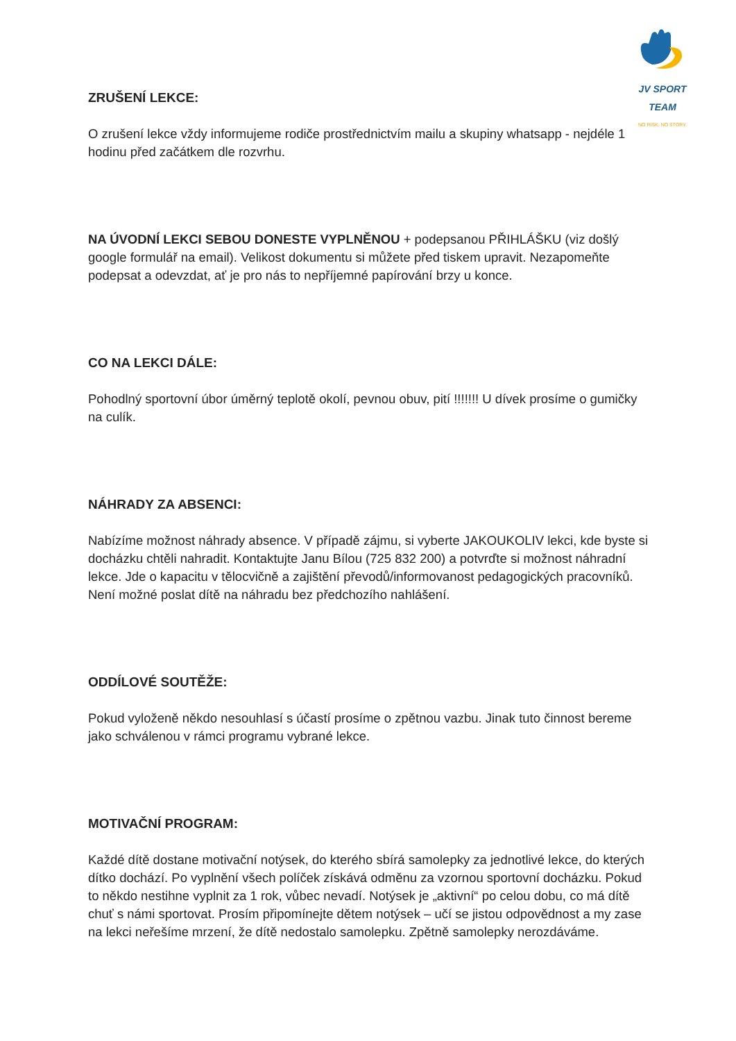JV SPORT TEAM
NO RISK, NO STORY.
ZRUŠENÍ LEKCE:
O zrušení lekce vždy informujeme rodiče prostřednictvím mailu a skupiny whatsapp - nejdéle 1 hodinu před začátkem dle rozvrhu.
NA ÚVODNÍ LEKCI SEBOU DONESTE VYPLNĚNOU + podepsanou PŘIHLÁŠKU (viz došlý google formulář na email). Velikost dokumentu si můžete před tiskem upravit. Nezapomeňte podepsat a odevzdat, ať je pro nás to nepříjemné papírování brzy u konce.
CO NA LEKCI DÁLE:
Pohodlný sportovní úbor úměrný teplotě okolí, pevnou obuv, pití !!!!!!! U dívek prosíme o gumičky na culík.
NÁHRADY ZA ABSENCI:
Nabízíme možnost náhrady absence. V případě zájmu, si vyberte JAKOUKOLIV lekci, kde byste si docházku chtěli nahradit. Kontaktujte Janu Bílou (725 832 200) a potvrďte si možnost náhradní lekce. Jde o kapacitu v tělocvičně a zajištění převodů/informovanost pedagogických pracovníků. Není možné poslat dítě na náhradu bez předchozího nahlášení.
ODDÍLOVÉ SOUTĚŽE:
Pokud vyloženě někdo nesouhlasí s účastí prosíme o zpětnou vazbu. Jinak tuto činnost bereme jako schválenou v rámci programu vybrané lekce.
MOTIVAČNÍ PROGRAM:
Každé dítě dostane motivační notýsek, do kterého sbírá samolepky za jednotlivé lekce, do kterých dítko dochází. Po vyplnění všech políček získává odměnu za vzornou sportovní docházku. Pokud to někdo nestihne vyplnit za 1 rok, vůbec nevadí. Notýsek je „aktivní“ po celou dobu, co má dítě chuť s námi sportovat. Prosím připomínejte dětem notýsek – učí se jistou odpovědnost a my zase na lekci neřešíme mrzení, že dítě nedostalo samolepku. Zpětně samolepky nerozdáváme.